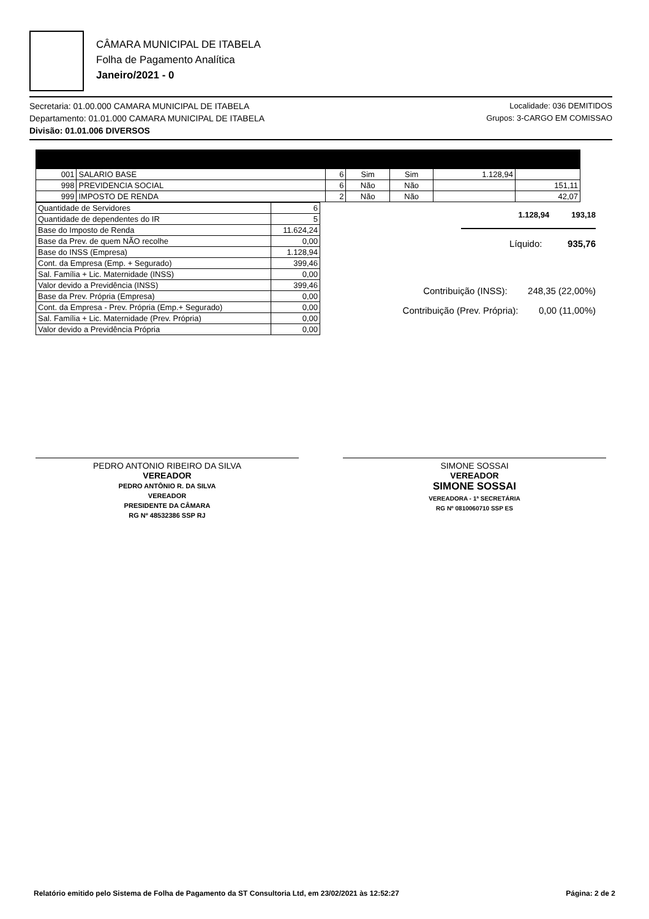CÂMARA MUNICIPAL DE ITABELA
Folha de Pagamento Analítica
Janeiro/2021 - 0
Secretaria: 01.00.000 CAMARA MUNICIPAL DE ITABELA
Departamento: 01.01.000 CAMARA MUNICIPAL DE ITABELA
Divisão: 01.01.006 DIVERSOS
Localidade: 036 DEMITIDOS
Grupos: 3-CARGO EM COMISSAO
| 001 | SALARIO BASE | 6 | Sim | Sim | 1.128,94 | |
| 998 | PREVIDENCIA SOCIAL | 6 | Não | Não | | 151,11 |
| 999 | IMPOSTO DE RENDA | 2 | Não | Não | | 42,07 |
| Quantidade de Servidores | 6 |
| Quantidade de dependentes do IR | 5 |
| Base do Imposto de Renda | 11.624,24 |
| Base da Prev. de quem NÃO recolhe | 0,00 |
| Base do INSS (Empresa) | 1.128,94 |
| Cont. da Empresa (Emp. + Segurado) | 399,46 |
| Sal. Família + Lic. Maternidade (INSS) | 0,00 |
| Valor devido a Previdência (INSS) | 399,46 |
| Base da Prev. Própria (Empresa) | 0,00 |
| Cont. da Empresa - Prev. Própria (Emp.+ Segurado) | 0,00 |
| Sal. Família + Lic. Maternidade (Prev. Própria) | 0,00 |
| Valor devido a Previdência Própria | 0,00 |
1.128,94 193,18
Líquido: 935,76
Contribuição (INSS): 248,35 (22,00%)
Contribuição (Prev. Própria): 0,00 (11,00%)
PEDRO ANTONIO RIBEIRO DA SILVA
VEREADOR
PEDRO ANTÔNIO R. DA SILVA
VEREADOR
PRESIDENTE DA CÂMARA
RG Nº 48532386 SSP RJ
SIMONE SOSSAI
VEREADOR
SIMONE SOSSAI
VEREADORA - 1ª SECRETÁRIA
RG Nº 0810060710 SSP ES
Relatório emitido pelo Sistema de Folha de Pagamento da ST Consultoria Ltd, em 23/02/2021 às 12:52:27 Página: 2 de 2